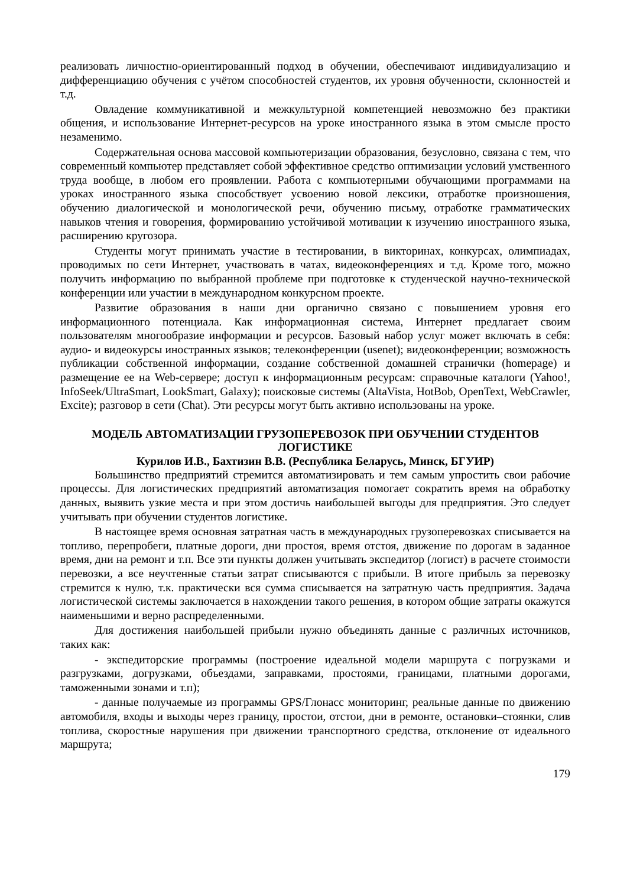реализовать личностно-ориентированный подход в обучении, обеспечивают индивидуализацию и дифференциацию обучения с учётом способностей студентов, их уровня обученности, склонностей и т.д.
Овладение коммуникативной и межкультурной компетенцией невозможно без практики общения, и использование Интернет-ресурсов на уроке иностранного языка в этом смысле просто незаменимо.
Содержательная основа массовой компьютеризации образования, безусловно, связана с тем, что современный компьютер представляет собой эффективное средство оптимизации условий умственного труда вообще, в любом его проявлении. Работа с компьютерными обучающими программами на уроках иностранного языка способствует усвоению новой лексики, отработке произношения, обучению диалогической и монологической речи, обучению письму, отработке грамматических навыков чтения и говорения, формированию устойчивой мотивации к изучению иностранного языка, расширению кругозора.
Студенты могут принимать участие в тестировании, в викторинах, конкурсах, олимпиадах, проводимых по сети Интернет, участвовать в чатах, видеоконференциях и т.д. Кроме того, можно получить информацию по выбранной проблеме при подготовке к студенческой научно-технической конференции или участии в международном конкурсном проекте.
Развитие образования в наши дни органично связано с повышением уровня его информационного потенциала. Как информационная система, Интернет предлагает своим пользователям многообразие информации и ресурсов. Базовый набор услуг может включать в себя: аудио- и видеокурсы иностранных языков; телеконференции (usenet); видеоконференции; возможность публикации собственной информации, создание собственной домашней странички (homepage) и размещение ее на Web-сервере; доступ к информационным ресурсам: справочные каталоги (Yahoo!, InfoSeek/UltraSmart, LookSmart, Galaxy); поисковые системы (AltaVista, HotBob, OpenText, WebCrawler, Excite); разговор в сети (Chat). Эти ресурсы могут быть активно использованы на уроке.
МОДЕЛЬ АВТОМАТИЗАЦИИ ГРУЗОПЕРЕВОЗОК ПРИ ОБУЧЕНИИ СТУДЕНТОВ ЛОГИСТИКЕ
Курилов И.В., Бахтизин В.В. (Республика Беларусь, Минск, БГУИР)
Большинство предприятий стремится автоматизировать и тем самым упростить свои рабочие процессы. Для логистических предприятий автоматизация помогает сократить время на обработку данных, выявить узкие места и при этом достичь наибольшей выгоды для предприятия. Это следует учитывать при обучении студентов логистике.
В настоящее время основная затратная часть в международных грузоперевозках списывается на топливо, перепробеги, платные дороги, дни простоя, время отстоя, движение по дорогам в заданное время, дни на ремонт и т.п. Все эти пункты должен учитывать экспедитор (логист) в расчете стоимости перевозки, а все неучтенные статьи затрат списываются с прибыли. В итоге прибыль за перевозку стремится к нулю, т.к. практически вся сумма списывается на затратную часть предприятия. Задача логистической системы заключается в нахождении такого решения, в котором общие затраты окажутся наименьшими и верно распределенными.
Для достижения наибольшей прибыли нужно объединять данные с различных источников, таких как:
- экспедиторские программы (построение идеальной модели маршрута с погрузками и разгрузками, догрузками, объездами, заправками, простоями, границами, платными дорогами, таможенными зонами и т.п);
- данные получаемые из программы GPS/Глонасс мониторинг, реальные данные по движению автомобиля, входы и выходы через границу, простои, отстои, дни в ремонте, остановки–стоянки, слив топлива, скоростные нарушения при движении транспортного средства, отклонение от идеального маршрута;
179